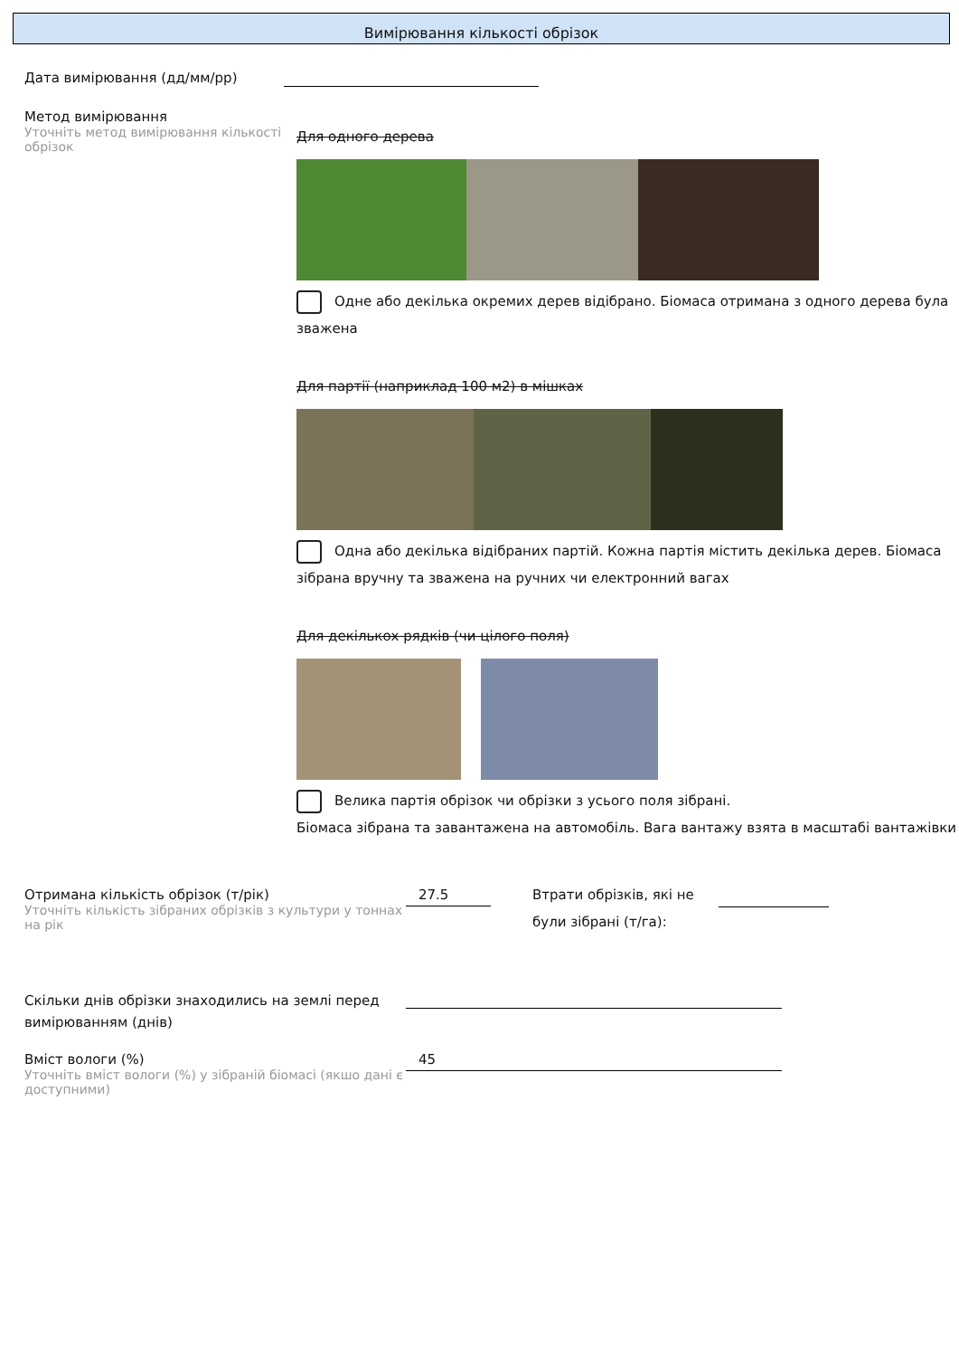Вимірювання кількості обрізок
Дата вимірювання (дд/мм/рр)
Метод вимірювання
Уточніть метод вимірювання кількості обрізок
Для одного дерева
Одне або декілька окремих дерев відібрано. Біомаса отримана з одного дерева була зважена
Для партії (наприклад 100 м2) в мішках
Одна або декілька відібраних партій. Кожна партія містить декілька дерев. Біомаса зібрана вручну та зважена на ручних чи електронний вагах
Для декількох рядків (чи цілого поля)
Велика партія обрізок чи обрізки з усього поля зібрані.
Біомаса зібрана та завантажена на автомобіль. Вага вантажу взята в масштабі вантажівки
Отримана кількість обрізок (т/рік)
Уточніть кількість зібраних обрізків з культури у тоннах на рік
27.5
Втрати обрізків, які не були зібрані (т/га):
Скільки днів обрізки знаходились на землі перед вимірюванням (днів)
Вміст вологи (%)
Уточніть вміст вологи (%) у зібраній біомасі (якшо дані є доступними)
45